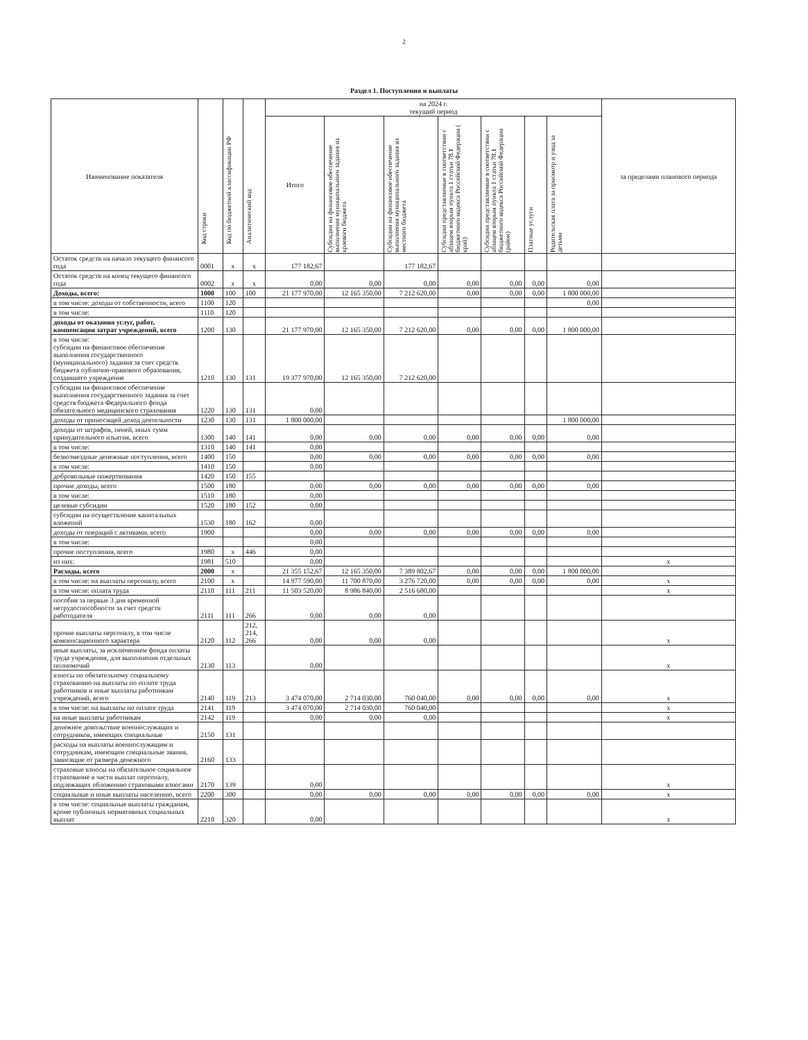2
Раздел 1. Поступления и выплаты
| Наименование показателя | Код строки | Код по бюджетной классификации РФ | Аналитический код | на 2024 г. текущий период | | | | | | | за пределами планового периода |
| --- | --- | --- | --- | --- | --- | --- | --- | --- | --- | --- | --- |
| | | | | Итого | Субсидии на финансовое обеспечение выполнения муниципального задания из краевого бюджета | Субсидии на финансовое обеспечение выполнения муниципального задания из местного бюджета | Субсидии представляемые в соответствии с абзацем вторым пункта 1 статьи 78.1 бюджетного кодекса Российской Федерации ( край) | Субсидии представляемые в соответствии с абзацем вторым пункта 1 статьи 78.1 бюджетного кодекса Российской Федерации (район) | Платные услуги | Родительская плата за присмотр и уход за детьми | |
| Остаток средств на начало текущего финансого года | 0001 | х | х | 177 182,67 | | 177 182,67 | | | | | |
| Остаток средств на конец текущего финансого года | 0002 | х | х | 0,00 | 0,00 | 0,00 | 0,00 | 0,00 | 0,00 | 0,00 | |
| Доходы, всего: | 1000 | 100 | 100 | 21 177 970,00 | 12 165 350,00 | 7 212 620,00 | 0,00 | 0,00 | 0,00 | 1 800 000,00 | |
| в том числе: доходы от собственности, всего | 1100 | 120 | | | | | | | | 0,00 | |
| в том числе: | 1110 | 120 | | | | | | | | | |
| доходы от оказания услуг, работ, компенсации затрат учреждений, всего | 1200 | 130 | | 21 177 970,00 | 12 165 350,00 | 7 212 620,00 | 0,00 | 0,00 | 0,00 | 1 800 000,00 | |
| в том числе: субсидии на финансовое обеспечение выполнения государственного (муниципального) задания за счет средств бюджета публично-правового образования, создавшего учреждение | 1210 | 130 | 131 | 19 377 970,00 | 12 165 350,00 | 7 212 620,00 | | | | | |
| субсидии на финансовое обеспечение выполнения государственного задания за счет средств бюджета Федерального фонда обязательного медицинского страхования | 1220 | 130 | 131 | 0,00 | | | | | | | |
| доходы от приносящей доход деятельности | 1230 | 130 | 131 | 1 800 000,00 | | | | | | 1 800 000,00 | |
| доходы от штрафов, пеней, иных сумм принудительного изъятия, всего | 1300 | 140 | 141 | 0,00 | 0,00 | 0,00 | 0,00 | 0,00 | 0,00 | 0,00 | |
| в том числе: | 1310 | 140 | 141 | 0,00 | | | | | | | |
| безвозмездные денежные поступления, всего | 1400 | 150 | | 0,00 | 0,00 | 0,00 | 0,00 | 0,00 | 0,00 | 0,00 | |
| в том числе: | 1410 | 150 | | 0,00 | | | | | | | |
| добровольные пожертвования | 1420 | 150 | 155 | | | | | | | | |
| прочие доходы, всего | 1500 | 180 | | 0,00 | 0,00 | 0,00 | 0,00 | 0,00 | 0,00 | 0,00 | |
| в том числе: | 1510 | 180 | | 0,00 | | | | | | | |
| целевые субсидии | 1520 | 180 | 152 | 0,00 | | | | | | | |
| субсидии на осуществление капитальных вложений | 1530 | 180 | 162 | 0,00 | | | | | | | |
| доходы от операций с активами, всего | 1900 | | | 0,00 | 0,00 | 0,00 | 0,00 | 0,00 | 0,00 | 0,00 | |
| в том числе: | | | | 0,00 | | | | | | | |
| прочие поступления, всего | 1980 | х | 446 | 0,00 | | | | | | | |
| из них: | 1981 | 510 | | 0,00 | | | | | | | х |
| Расходы, всего | 2000 | х | | 21 355 152,67 | 12 165 350,00 | 7 389 802,67 | 0,00 | 0,00 | 0,00 | 1 800 000,00 | |
| в том числе: на выплаты персоналу, всего | 2100 | х | | 14 977 590,00 | 11 700 870,00 | 3 276 720,00 | 0,00 | 0,00 | 0,00 | 0,00 | х |
| в том числе: оплата труда | 2110 | 111 | 211 | 11 503 520,00 | 8 986 840,00 | 2 516 680,00 | | | | | х |
| пособия за первые 3 дня временной нетрудоспособности за счет средств работодателя | 2111 | 111 | 266 | 0,00 | 0,00 | 0,00 | | | | | |
| прочие выплаты персоналу, в том числе компенсационного характера | 2120 | 112 | 212, 214, 266 | 0,00 | 0,00 | 0,00 | | | | | х |
| иные выплаты, за исключением фонда оплаты труда учреждения, для выполнения отдельных полномочий | 2130 | 113 | | 0,00 | | | | | | | х |
| взносы по обязательному социальному страхованию на выплаты по оплате труда работников и иные выплаты работникам учреждений, всего | 2140 | 119 | 213 | 3 474 070,00 | 2 714 030,00 | 760 040,00 | 0,00 | 0,00 | 0,00 | 0,00 | х |
| в том числе: на выплаты по оплате труда | 2141 | 119 | | 3 474 070,00 | 2 714 030,00 | 760 040,00 | | | | | х |
| на иные выплаты работникам | 2142 | 119 | | 0,00 | 0,00 | 0,00 | | | | | х |
| денежное довольствие военнослужащих и сотрудников, имеющих специальные | 2150 | 131 | | | | | | | | | |
| расходы на выплаты военнослужащим и сотрудникам, имеющим специальные звания, зависящие от размера денежного | 2160 | 133 | | | | | | | | | |
| страховые взносы на обязательное социальное страхование в части выплат персоналу, подлежащих обложению страховыми взносами | 2170 | 139 | | 0,00 | | | | | | | х |
| социальные и иные выплаты населению, всего | 2200 | 300 | | 0,00 | 0,00 | 0,00 | 0,00 | 0,00 | 0,00 | 0,00 | х |
| в том числе: социальные выплаты гражданам, кроме публичных нормативных социальных выплат | 2210 | 320 | | 0,00 | | | | | | | х |